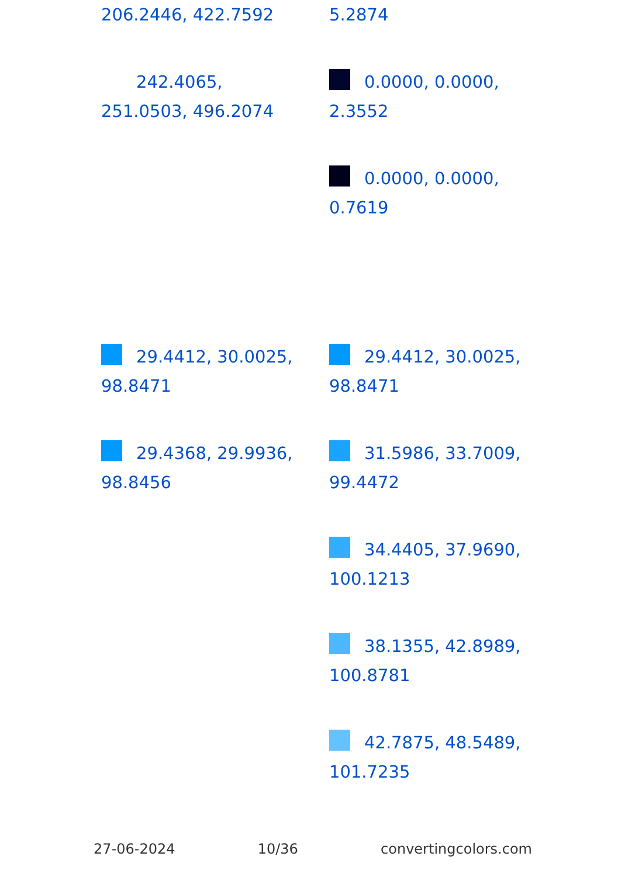206.2446, 422.7592 5.2874
242.4065, 251.0503, 496.2074
0.0000, 0.0000, 2.3552
0.0000, 0.0000, 0.7619
29.4412, 30.0025, 98.8471
29.4412, 30.0025, 98.8471
29.4368, 29.9936, 98.8456
31.5986, 33.7009, 99.4472
34.4405, 37.9690, 100.1213
38.1355, 42.8989, 100.8781
42.7875, 48.5489, 101.7235
27-06-2024 10/36 convertingcolors.com